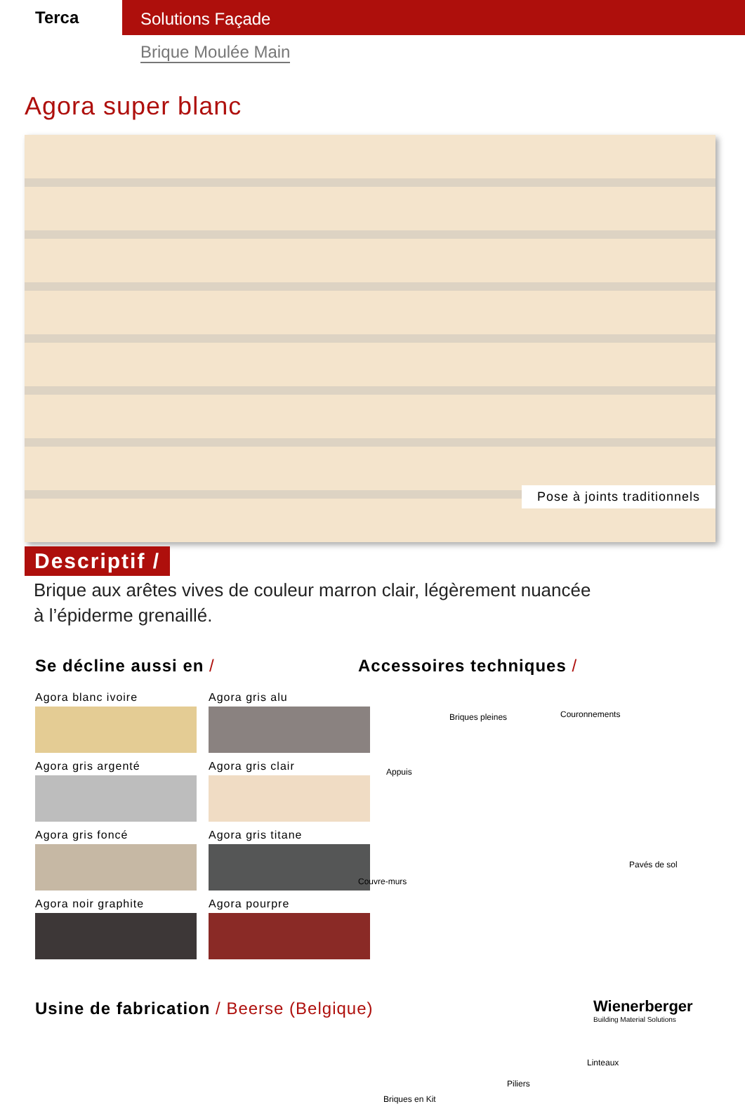Terca
Solutions Façade
Brique Moulée Main
Agora super blanc
Pose à joints traditionnels
Descriptif /
Brique aux arêtes vives de couleur marron clair, légèrement nuancée
à l’épiderme grenaillé.
Se décline aussi en /
Agora blanc ivoire
Agora gris alu
Agora gris argenté
Agora gris clair
Agora gris foncé
Agora gris titane
Agora noir graphite
Agora pourpre
Accessoires techniques /
Briques pleines Couronnements
Appuis
Pavés de sol
Couvre-murs
Linteaux
Piliers
Briques en Kit
Usine de fabrication / Beerse (Belgique)
Wienerberger
Building Material Solutions